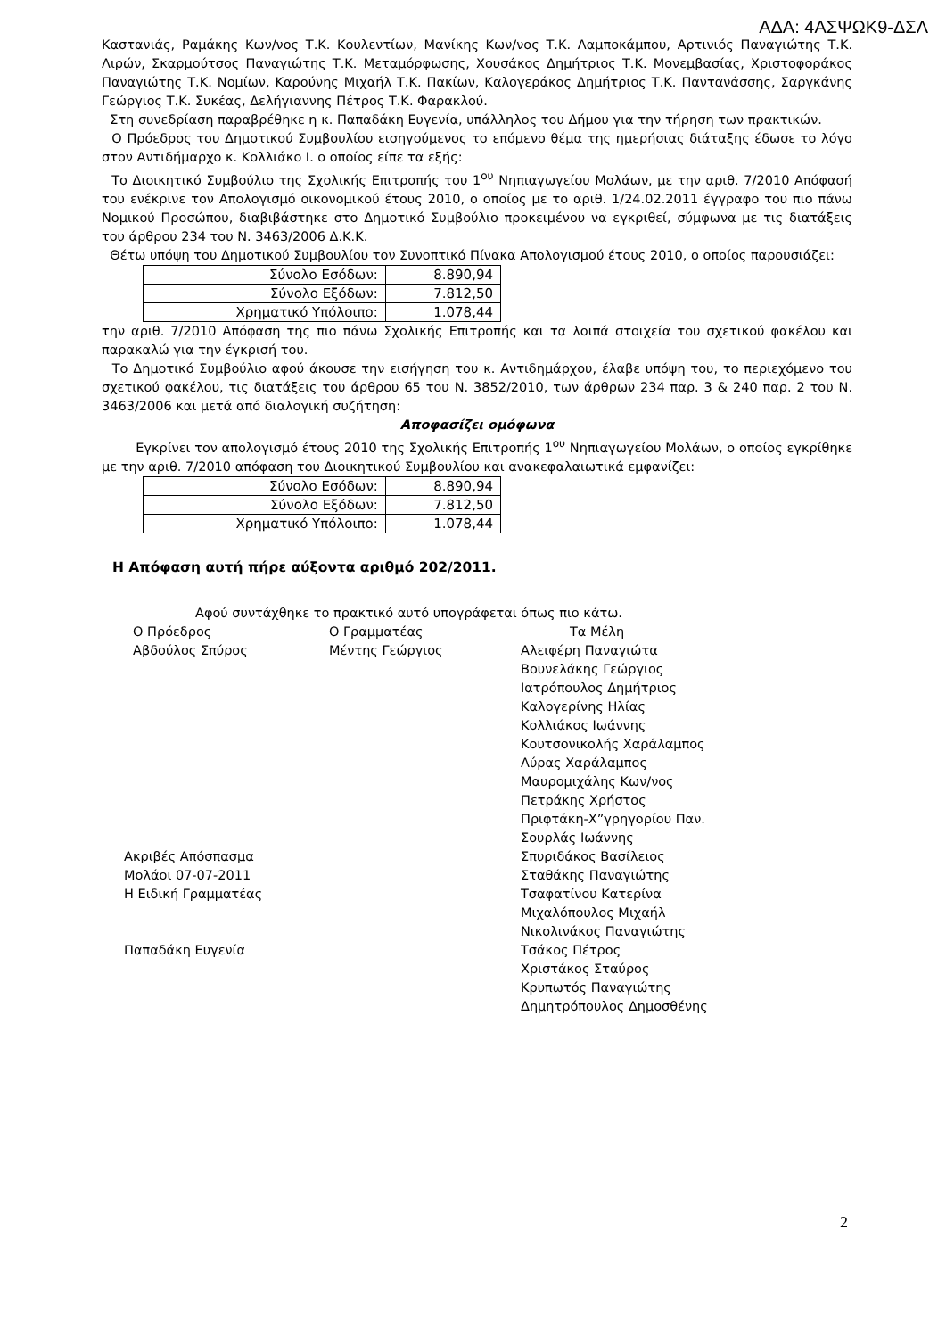ΑΔΑ: 4ΑΣΨΩΚ9-ΔΣΛ
Καστανιάς, Ραμάκης Κων/νος Τ.Κ. Κουλεντίων, Μανίκης Κων/νος Τ.Κ. Λαμποκάμπου, Αρτινιός Παναγιώτης Τ.Κ. Λιρών, Σκαρμούτσος Παναγιώτης Τ.Κ. Μεταμόρφωσης, Χουσάκος Δημήτριος Τ.Κ. Μονεμβασίας, Χριστοφοράκος Παναγιώτης Τ.Κ. Νομίων, Καρούνης Μιχαήλ Τ.Κ. Πακίων, Καλογεράκος Δημήτριος Τ.Κ. Παντανάσσης, Σαργκάνης Γεώργιος Τ.Κ. Συκέας, Δελήγιαννης Πέτρος Τ.Κ. Φαρακλού.
Στη συνεδρίαση παραβρέθηκε η κ. Παπαδάκη Ευγενία, υπάλληλος του Δήμου για την τήρηση των πρακτικών.
Ο Πρόεδρος του Δημοτικού Συμβουλίου εισηγούμενος το επόμενο θέμα της ημερήσιας διάταξης έδωσε το λόγο στον Αντιδήμαρχο κ. Κολλιάκο Ι. ο οποίος είπε τα εξής:
Το Διοικητικό Συμβούλιο της Σχολικής Επιτροπής του 1<sup>ου</sup> Νηπιαγωγείου Μολάων, με την αριθ. 7/2010 Απόφασή του ενέκρινε τον Απολογισμό οικονομικού έτους 2010, ο οποίος με το αριθ. 1/24.02.2011 έγγραφο του πιο πάνω Νομικού Προσώπου, διαβιβάστηκε στο Δημοτικό Συμβούλιο προκειμένου να εγκριθεί, σύμφωνα με τις διατάξεις του άρθρου 234 του Ν. 3463/2006 Δ.Κ.Κ.
Θέτω υπόψη του Δημοτικού Συμβουλίου τον Συνοπτικό Πίνακα Απολογισμού έτους 2010, ο οποίος παρουσιάζει:
| Σύνολο Εσόδων: | 8.890,94 |
| Σύνολο Εξόδων: | 7.812,50 |
| Χρηματικό Υπόλοιπο: | 1.078,44 |
την αριθ. 7/2010 Απόφαση της πιο πάνω Σχολικής Επιτροπής και τα λοιπά στοιχεία του σχετικού φακέλου και παρακαλώ για την έγκρισή του.
Το Δημοτικό Συμβούλιο αφού άκουσε την εισήγηση του κ. Αντιδημάρχου, έλαβε υπόψη του, το περιεχόμενο του σχετικού φακέλου, τις διατάξεις του άρθρου 65 του Ν. 3852/2010, των άρθρων 234 παρ. 3 & 240 παρ. 2 του Ν. 3463/2006 και μετά από διαλογική συζήτηση:
Αποφασίζει ομόφωνα
Εγκρίνει τον απολογισμό έτους 2010 της Σχολικής Επιτροπής 1<sup>ου</sup> Νηπιαγωγείου Μολάων, ο οποίος εγκρίθηκε με την αριθ. 7/2010 απόφαση του Διοικητικού Συμβουλίου και ανακεφαλαιωτικά εμφανίζει:
| Σύνολο Εσόδων: | 8.890,94 |
| Σύνολο Εξόδων: | 7.812,50 |
| Χρηματικό Υπόλοιπο: | 1.078,44 |
Η Απόφαση αυτή πήρε αύξοντα αριθμό 202/2011.
Αφού συντάχθηκε το πρακτικό αυτό υπογράφεται όπως πιο κάτω.
Ο Πρόεδρος
Αβδούλος Σπύρος
Ακριβές Απόσπασμα
Μολάοι 07-07-2011
Η Ειδική Γραμματέας
Παπαδάκη Ευγενία
Ο Γραμματέας
Μέντης Γεώργιος
Τα Μέλη
Αλειφέρη Παναγιώτα
Βουνελάκης Γεώργιος
Ιατρόπουλος Δημήτριος
Καλογερίνης Ηλίας
Κολλιάκος Ιωάννης
Κουτσονικολής Χαράλαμπος
Λύρας Χαράλαμπος
Μαυρομιχάλης Κων/νος
Πετράκης Χρήστος
Πριφτάκη-Χ”γρηγορίου Παν.
Σουρλάς Ιωάννης
Σπυριδάκος Βασίλειος
Σταθάκης Παναγιώτης
Τσαφατίνου Κατερίνα
Μιχαλόπουλος Μιχαήλ
Νικολινάκος Παναγιώτης
Τσάκος Πέτρος
Χριστάκος Σταύρος
Κρυπωτός Παναγιώτης
Δημητρόπουλος Δημοσθένης
2